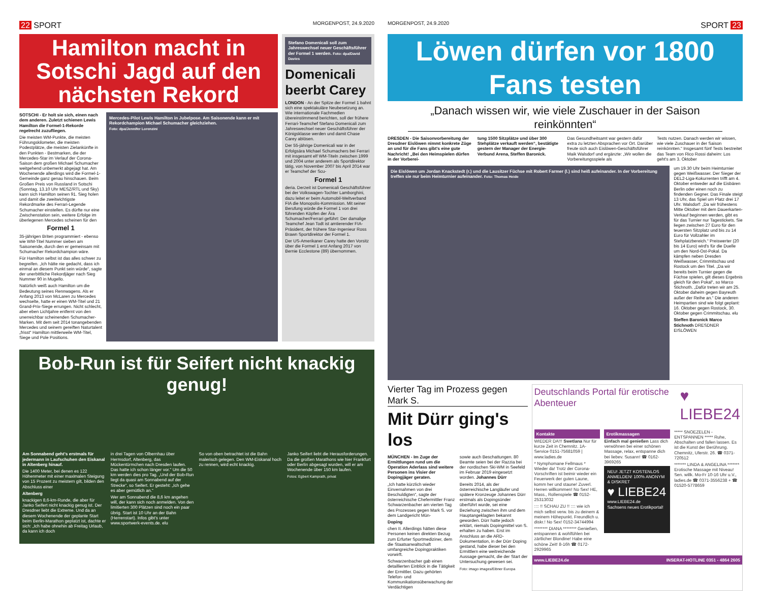22 SPORT MORGENPOST, 24.9.2020
Hamilton macht in Sotschi Jagd auf den nächsten Rekord
SOTSCHI - Er holt sie sich, einen nach dem anderen. Zuletzt schienen Lewis Hamilton die Formel-1-Rekorde regelrecht zuzufliegen.
Die meisten WM-Punkte, die meisten Führungskilometer, die meisten Podestplätze, die meisten Zielankünfte in den Punkten - Bestmarken, die der Mercedes-Star im Verlauf der Corona-Saison dem großen Michael Schumacher weitgehend unbemerkt abgejagt hat. Am Wochenende allerdings wird die Formel-1-Gemeinde ganz genau hinschauen. Beim Großen Preis von Russland in Sotschi (Sonntag, 13.10 Uhr MESZ/RTL und Sky) kann sich Hamilton seinen 91. Sieg holen und damit die zweitwichtigste Rekordmarke des Ferrari-Legende Schumacher einstellen. Es dürfte nur eine Zwischenstation sein, weitere Erfolge im überlegenen Mercedes scheinen für den
Formel 1
35-jährigen Briten programmiert - ebenso wie WM-Titel Nummer sieben am Saisonende, durch den er gemeinsam mit Schumacher Rekordchampion wäre.
Für Hamilton selbst ist das alles schwer zu begreifen. „Ich hätte nie gedacht, dass ich einmal an diesem Punkt sein würde“, sagte der unerbittliche Rekordjäger nach Sieg Nummer 90 in Mugello.
Natürlich weiß auch Hamilton um die Bedeutung seines Rennwagens. Als er Anfang 2013 von McLaren zu Mercedes wechselte, hatte er einen WM-Titel und 21 Grand-Prix-Siege errungen. Nicht schlecht, aber eben Lichtjahre entfernt von den unerreichbar scheinenden Schumacher-Marken. Mit dem seit 2014 tonangebenden Mercedes und seinem gereiften Naturtalent „frisst“ Hamilton mittlerweile WM-Titel, Siege und Pole Positions.
Mercedes-Pilot Lewis Hamilton in Jubelpose. Am Saisonende kann er mit Rekordchampion Michael Schumacher gleichziehen.
Foto: dpa/Jennifer Lorenzini
Stefano Domenicali soll zum Jahreswechsel neuer Geschäftsführer der Formel 1 werden. Foto: dpa/David Davies
Domenicali beerbt Carey
LONDON - An der Spitze der Formel 1 bahnt sich eine spektakuläre Neubesetzung an. Wie internationale Fachmedien übereinstimmend berichten, soll der frühere Ferrari-Teamchef Stefano Domenicali zum Jahreswechsel neuer Geschäftsführer der Königsklasse werden und damit Chase Carey ablösen.
Der 55-jährige Domenicali war in der Erfolgsära Michael Schumachers bei Ferrari mit insgesamt elf WM-Titeln zwischen 1999 und 2004 unter anderem als Sportdirektor tätig, von November 2007 bis April 2014 war er Teamchef der Scu-
Formel 1
deria. Derzeit ist Domenicali Geschäftsführer bei der Volkswagen-Tochter Lamborghini, dazu leitet er beim Automobil-Weltverband FIA die Monopolis-Kommission. Mit seiner Berufung würde die Formel 1 von drei führenden Köpfen der Ära Schumacher/Ferrari geführt: Der damalige Teamchef Jean Todt ist amtierender FIA-Präsident, der frühere Star-Ingenieur Ross Brawn Sportdirektor der Formel 1.
Der US-Amerikaner Carey hatte den Vorsitz über die Formel 1 erst Anfang 2017 von Bernie Ecclestone (89) übernommen.
Bob-Run ist für Seifert nicht knackig genug!
Am Sonnabend geht's erstmals für jedermann in Laufschuhen den Eiskanal in Altenberg hinauf.
Die 1400 Meter, bei denen es 122 Höhenmeter mit einer maximalen Steigung von 15 Prozent zu meistern gilt, bilden den Abschluss einer
Altenberg
knackigen 8,6-km-Runde, die aber für Janko Seifert nicht knackig genug ist. Der Dresdner liebt die Extreme. Und da an diesem Wochenende der geplante Start beim Berlin-Marathon geplatzt ist, dachte er sich: „Ich habe ohnehin ab Freitag Urlaub, da kann ich doch
in drei Tagen von Olbernhau über Hermsdorf, Altenberg, das Mückentürmchen nach Dresden laufen. Das hatte ich schon länger vor.“ Um die 50 km werden dies pro Tag. „Und der Bob-Run liegt da quasi am Sonnabend auf der Strecke“, so Seifert. Er gesteht: „Ich gehe es aber gemütlich an.“
Wer am Sonnabend die 8,6 km angehen will, der kann sich noch anmelden. Von den limitierten 300 Plätzen sind noch ein paar übrig. Start ist 10 Uhr an der Bahn (Herrenstart). Infos gibt's unter www.sportwerk-events.de. elu
So von oben betrachtet ist die Bahn malerisch gelegen. Den WM-Eiskanal hoch zu rennen, wird echt knackig.
Janko Seifert liebt die Herausforderungen. Da die großen Marathons wie hier Frankfurt oder Berlin abgesagt wurden, will er am Wochenende über 150 km laufen.
Fotos: Egbert Kamprath, privat
MORGENPOST, 24.9.2020 SPORT 23
Löwen dürfen vor 1800 Fans testen
„Danach wissen wir, wie viele Zuschauer in der Saison reinkönnten“
DRESDEN - Die Saisonvorbereitung der Dresdner Eislöwen nimmt konkrete Züge an und für die Fans gibt's eine gute Nachricht! „Bei den Heimspielen dürfen in der Vorberei-
tung 1500 Sitzplätze und über 300 Stehplätze verkauft werden“, bestätigte gestern der Manager der Energie-Verbund Arena, Steffen Baronick.
Das Gesundheitsamt war gestern dafür extra zu letzten Absprachen vor Ort. Darüber freute sich auch Eislöwen-Geschäftsführer Maik Walsdorf und ergänzte: „Wir wollen die Vorbereitungsspiele als
Tests nutzen. Danach werden wir wissen, wie viele Zuschauer in der Saison reinkönnten.“ Insgesamt fünf Tests bestreitet das Team von Rico Rossi daheim: Los geht's am 3. Oktober
Die Eislöwen um Jordan Knackstedt (r.) und die Lausitzer Füchse mit Robert Farmer (l.) sind heiß aufeinander. In der Vorbereitung treffen sie nur beim Heimturnier aufeinander. Foto: Thomas Heide
um 19.30 Uhr beim Heimturnier gegen Weißwasser. Der Sieger der DEL2-Liga-Kokurrenten trifft am 4. Oktober entweder auf die Eisbären Berlin oder einen noch zu findenden Gegner. Das Finale steigt 13 Uhr, das Spiel um Platz drei 17 Uhr. Walsdorf: „Da wir frühestens Mitte Oktober mit dem Dauerkarten-Verkauf beginnen werden, gibt es für das Turnier nur Tagestickets. Sie liegen zwischen 27 Euro für den teuersten Sitzplatz und bis zu 14 Euro für Vollzahler im Stehplatzbereich.“ Preiswerter (20 bis 14 Euro) wird's für die Duelle um den Nord-Ost-Pokal. Da kämpfen neben Dresden Weißwasser, Crimmitschau und Rostock um den Titel. „Da wir bereits beim Turnier gegen die Füchse spielen, gilt dieses Ergebnis gleich für den Pokal“, so Marco Stichnoth. „Dafür treten wir am 25. Oktober daheim gegen Bayreuth außer der Reihe an.“ Die anderen Heimpartien sind wie folgt geplant: 16. Oktober gegen Rostock, 30. Oktober gegen Crimmitschau. elu
Steffen Baronick Marco Stichnoth DRESDNER EISLÖWEN
Vierter Tag im Prozess gegen Mark S.
Mit Dürr ging's los
MÜNCHEN - Im Zuge der Ermittlungen rund um die Operation Aderlass sind weitere Personen ins Visier der Dopingjäger geraten.
„Ich hatte kürzlich wieder Einvernahmen von drei Beschuldigten“, sagte der österreichische Chefermittler Franz Schwarzenbacher am vierten Tag des Prozesses gegen Mark S. vor dem Landgericht Mün-
Doping
chen II. Allerdings hätten diese Personen keinen direkten Bezug zum Erfurter Sportmediziner, dem die Staatsanwaltschaft umfangreiche Dopingpraktiken vorwirft.
Schwarzenbacher gab einen detaillierten Einblick in die Tätigkeit der Ermittler. Dazu gehörten Telefon- und Kommunikationsüberwachung der Verdächtigen
sowie auch Beschattungen. 80 Beamte seien bei der Razzia bei der nordischen Ski-WM in Seefeld im Februar 2019 eingesetzt worden. Johannes Dürr
Bereits 2014, als der österreichische Langläufer und spätere Kronzeuge Johannes Dürr erstmals als Dopingsünder überführt wurde, sei eine Beziehung zwischen ihm und dem Hauptangeklagten bekannt geworden. Dürr hatte jedoch erklärt, niemals Dopingmittel von S. erhalten zu haben. Erst im Anschluss an die ARD-Dokumentation, in der Dürr Doping gestand, habe dieser bei den Ermittlern eine weitreichende Aussage gemacht, die der Start der Untersuchung gewesen sei.
Foto: imago images/Eibner Europa
Deutschlands Portal für erotische Abenteuer ♥ LIEBE24
Kontakte
WIEDER DA!!! Swetlana Nur für kurze Zeit in Chemnitz. 1A-Service 0151-75681059 | www.ladies.de
* Nymphomane Fellmaus * Wieder da! Trotz der Corona-Vorschriften ist beimir wieder ein Feuerwerk der guten Laune, komm her und staune! Zuverl. Herren willkommen! No Sex! HE, Mass., Rollenspiele ☎ 0152-25313032
:::: !! SCHAU ZU !! :::: wie ich mich selbst verw. bis zu deinem & meinem Höhepunkt. Freundlich u. diskr.! No Sex! 0152-34744994
******** DIANA ******** Genießen, entspannen & wohlfühlen bei zärtlicher Blondine! Habe eine schöne Zeit! 8-16h ☎ 0172-2929965
Erotikmassagen
Einfach mal genießen Lass dich verwöhnen bei einer schönen Massage, relax, entspanne dich bei liebev. Susann! ☎ 0162-3969265
NEU! JETZT KOSTENLOS ANMELDEN! 100% ANONYM & DISKRET
♥ LIEBE24
www.LIEBE24.de
Sachsens neues Erotikportal!
***** SNOEZELEN - ENTSPANNEN ***** Ruhe, Abschalten und fallen lassen. Es ist die Kunst der Berührung. Chemnitz, Uferstr. 26. ☎ 0371-720512
******* LINDA & ANGELINA ******* Erotische Massage mit Niveau! Sen. willk. Mo-Fr 10-16 Uhr u.V., ladies.de ☎ 0371-3556238 + ☎ 01520-5778659
www.LIEBE24.de INSERAT-HOTLINE 0351 - 4864 2605